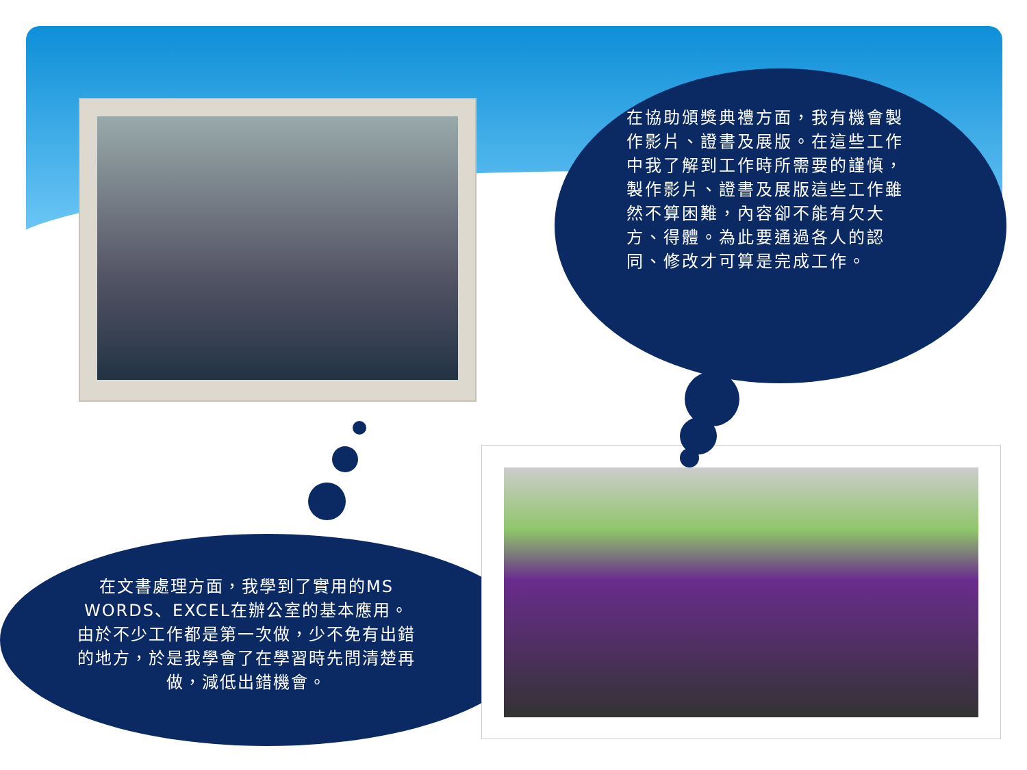在協助頒獎典禮方面，我有機會製作影片、證書及展版。在這些工作中我了解到工作時所需要的謹慎，製作影片、證書及展版這些工作雖然不算困難，內容卻不能有欠大方、得體。為此要通過各人的認同、修改才可算是完成工作。
在文書處理方面，我學到了實用的MS WORDS、EXCEL在辦公室的基本應用。由於不少工作都是第一次做，少不免有出錯的地方，於是我學會了在學習時先問清楚再做，減低出錯機會。